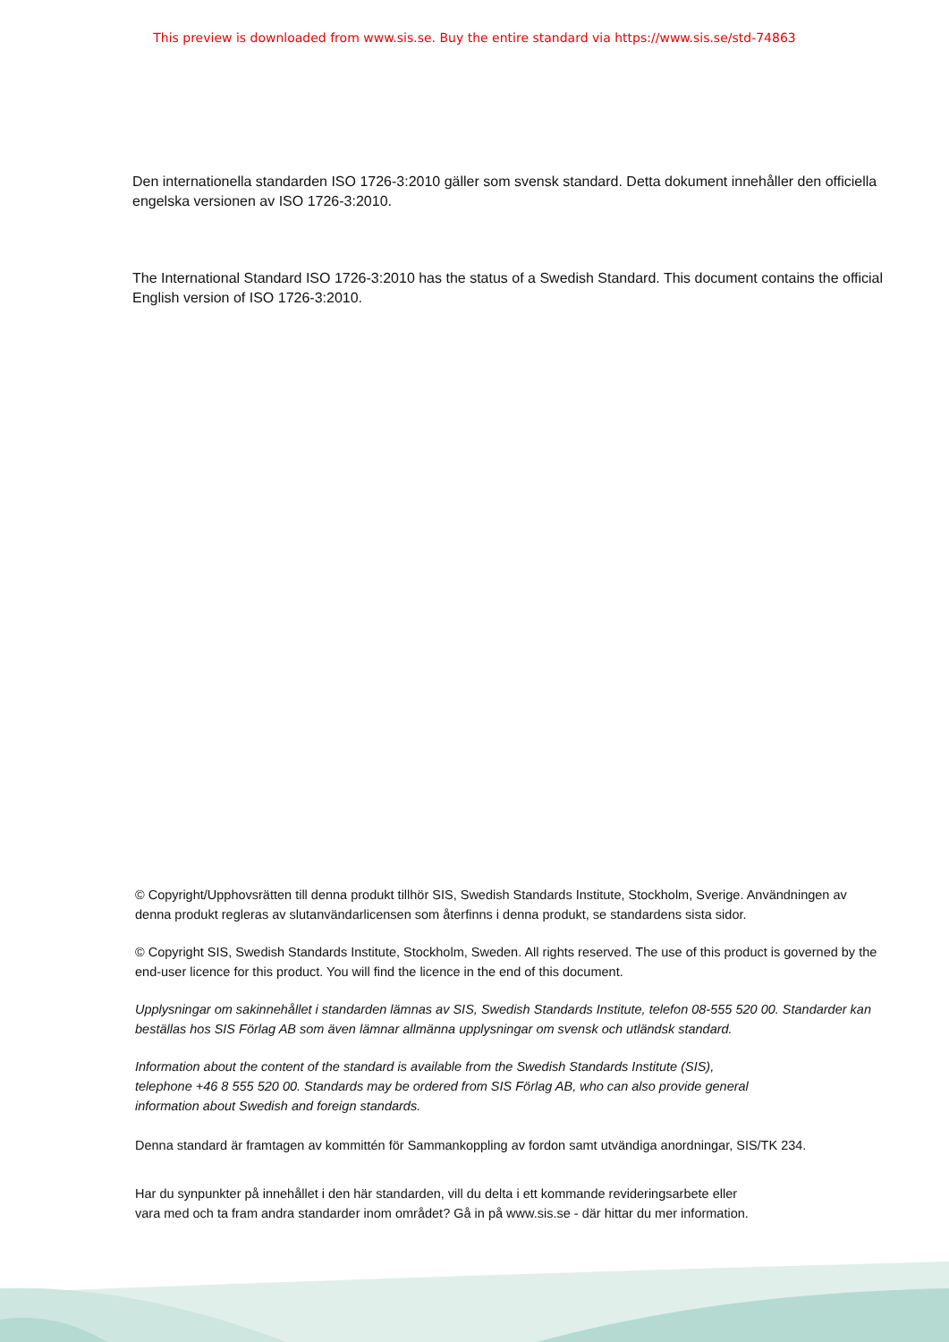This preview is downloaded from www.sis.se. Buy the entire standard via https://www.sis.se/std-74863
Den internationella standarden ISO 1726-3:2010 gäller som svensk standard. Detta dokument innehåller den officiella engelska versionen av ISO 1726-3:2010.
The International Standard ISO 1726-3:2010 has the status of a Swedish Standard. This document contains the official English version of ISO 1726-3:2010.
© Copyright/Upphovsrätten till denna produkt tillhör SIS, Swedish Standards Institute, Stockholm, Sverige. Användningen av denna produkt regleras av slutanvändarlicensen som återfinns i denna produkt, se standardens sista sidor.
© Copyright SIS, Swedish Standards Institute, Stockholm, Sweden. All rights reserved. The use of this product is governed by the end-user licence for this product. You will find the licence in the end of this document.
Upplysningar om sakinnehållet i standarden lämnas av SIS, Swedish Standards Institute, telefon 08-555 520 00. Standarder kan beställas hos SIS Förlag AB som även lämnar allmänna upplysningar om svensk och utländsk standard.
Information about the content of the standard is available from the Swedish Standards Institute (SIS),
telephone +46 8 555 520 00. Standards may be ordered from SIS Förlag AB, who can also provide general
information about Swedish and foreign standards.
Denna standard är framtagen av kommittén för Sammankoppling av fordon samt utvändiga anordningar, SIS/TK 234.
Har du synpunkter på innehållet i den här standarden, vill du delta i ett kommande revideringsarbete eller
vara med och ta fram andra standarder inom området? Gå in på www.sis.se - där hittar du mer information.